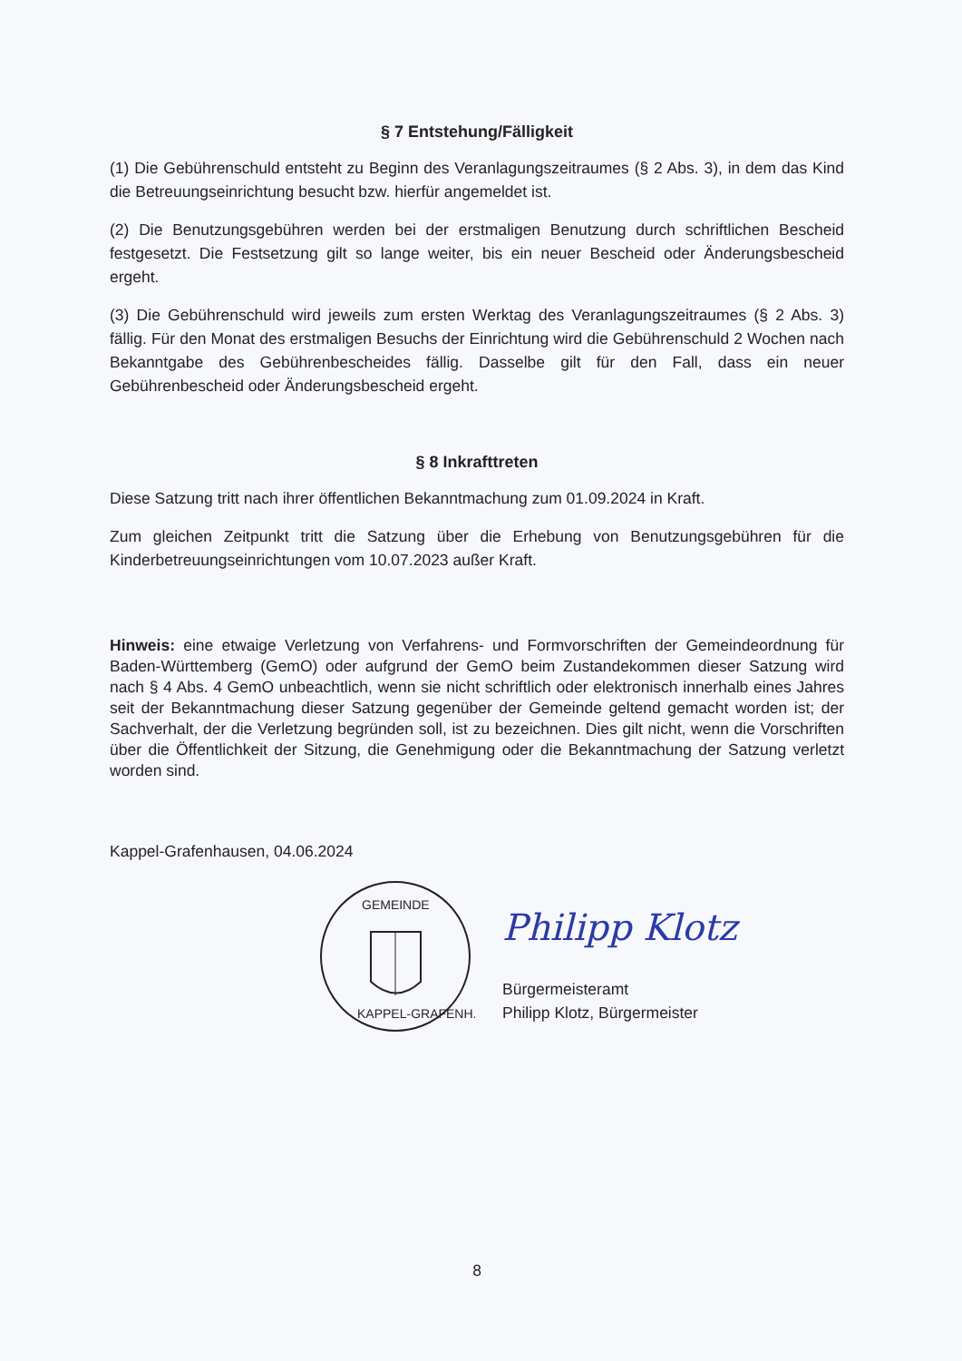§ 7 Entstehung/Fälligkeit
(1) Die Gebührenschuld entsteht zu Beginn des Veranlagungszeitraumes (§ 2 Abs. 3), in dem das Kind die Betreuungseinrichtung besucht bzw. hierfür angemeldet ist.
(2) Die Benutzungsgebühren werden bei der erstmaligen Benutzung durch schriftlichen Bescheid festgesetzt. Die Festsetzung gilt so lange weiter, bis ein neuer Bescheid oder Änderungsbescheid ergeht.
(3) Die Gebührenschuld wird jeweils zum ersten Werktag des Veranlagungszeitraumes (§ 2 Abs. 3) fällig. Für den Monat des erstmaligen Besuchs der Einrichtung wird die Gebührenschuld 2 Wochen nach Bekanntgabe des Gebührenbescheides fällig. Dasselbe gilt für den Fall, dass ein neuer Gebührenbescheid oder Änderungsbescheid ergeht.
§ 8 Inkrafttreten
Diese Satzung tritt nach ihrer öffentlichen Bekanntmachung zum 01.09.2024 in Kraft.
Zum gleichen Zeitpunkt tritt die Satzung über die Erhebung von Benutzungsgebühren für die Kinderbetreuungseinrichtungen vom 10.07.2023 außer Kraft.
Hinweis: eine etwaige Verletzung von Verfahrens- und Formvorschriften der Gemeindeordnung für Baden-Württemberg (GemO) oder aufgrund der GemO beim Zustandekommen dieser Satzung wird nach § 4 Abs. 4 GemO unbeachtlich, wenn sie nicht schriftlich oder elektronisch innerhalb eines Jahres seit der Bekanntmachung dieser Satzung gegenüber der Gemeinde geltend gemacht worden ist; der Sachverhalt, der die Verletzung begründen soll, ist zu bezeichnen. Dies gilt nicht, wenn die Vorschriften über die Öffentlichkeit der Sitzung, die Genehmigung oder die Bekanntmachung der Satzung verletzt worden sind.
Kappel-Grafenhausen, 04.06.2024
GEMEINDE
KAPPEL-GRAFENH.
Philipp Klotz
Bürgermeisteramt
Philipp Klotz, Bürgermeister
8